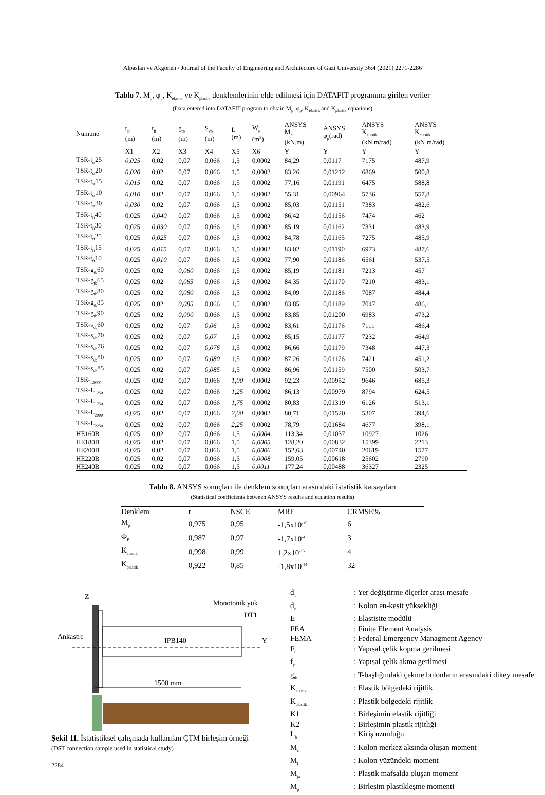Alpaslan ve Akgönen / Journal of the Faculty of Engineering and Architecture of Gazi University 36:4 (2021) 2271-2286
Tablo 7. M<sub>p</sub>, φ<sub>p</sub>, K<sub>elastik</sub> ve K<sub>plastik</sub> denklemlerinin elde edilmesi için DATAFIT programına girilen veriler
(Data entered into DATAFIT program to obtain M<sub>p</sub>, φ<sub>p</sub>, K<sub>elastik</sub> and K<sub>plastik</sub> equations)
| Numune | t<sub>st</sub> (m) | t<sub>ft</sub> (m) | g<sub>tb</sub> (m) | S<sub>vb</sub> (m) | L (m) | W<sub>p</sub> (m<sup>3</sup>) | ANSYS M<sub>p</sub> (kN.m) | ANSYS φ<sub>p</sub>(rad) | ANSYS K<sub>elastik</sub> (kN.m/rad) | ANSYS K<sub>plastik</sub> (kN.m/rad) |
| --- | --- | --- | --- | --- | --- | --- | --- | --- | --- | --- |
| | X1 | X2 | X3 | X4 | X5 | X6 | Y | Y | Y | Y |
| TSR-t<sub>st</sub>25 | 0,025 | 0,02 | 0,07 | 0,066 | 1,5 | 0,0002 | 84,29 | 0,0117 | 7175 | 487,9 |
| TSR-t<sub>st</sub>20 | 0,020 | 0,02 | 0,07 | 0,066 | 1,5 | 0,0002 | 83,26 | 0,01212 | 6869 | 500,8 |
| TSR-t<sub>st</sub>15 | 0,015 | 0,02 | 0,07 | 0,066 | 1,5 | 0,0002 | 77,16 | 0,01191 | 6475 | 588,8 |
| TSR-t<sub>st</sub>10 | 0,010 | 0,02 | 0,07 | 0,066 | 1,5 | 0,0002 | 55,31 | 0,00964 | 5736 | 557,8 |
| TSR-t<sub>st</sub>30 | 0,030 | 0,02 | 0,07 | 0,066 | 1,5 | 0,0002 | 85,03 | 0,01151 | 7383 | 482,6 |
| TSR-t<sub>ft</sub>40 | 0,025 | 0,040 | 0,07 | 0,066 | 1,5 | 0,0002 | 86,42 | 0,01156 | 7474 | 462 |
| TSR-t<sub>ft</sub>30 | 0,025 | 0,030 | 0,07 | 0,066 | 1,5 | 0,0002 | 85,19 | 0,01162 | 7331 | 483,9 |
| TSR-t<sub>ft</sub>25 | 0,025 | 0,025 | 0,07 | 0,066 | 1,5 | 0,0002 | 84,78 | 0,01165 | 7275 | 485,9 |
| TSR-t<sub>ft</sub>15 | 0,025 | 0,015 | 0,07 | 0,066 | 1,5 | 0,0002 | 83,02 | 0,01190 | 6973 | 487,6 |
| TSR-t<sub>ft</sub>10 | 0,025 | 0,010 | 0,07 | 0,066 | 1,5 | 0,0002 | 77,90 | 0,01186 | 6561 | 537,5 |
| TSR-g<sub>tb</sub>60 | 0,025 | 0,02 | 0,060 | 0,066 | 1,5 | 0,0002 | 85,19 | 0,01181 | 7213 | 457 |
| TSR-g<sub>tb</sub>65 | 0,025 | 0,02 | 0,065 | 0,066 | 1,5 | 0,0002 | 84,35 | 0,01170 | 7210 | 483,1 |
| TSR-g<sub>tb</sub>80 | 0,025 | 0,02 | 0,080 | 0,066 | 1,5 | 0,0002 | 84,09 | 0,01186 | 7087 | 484,4 |
| TSR-g<sub>tb</sub>85 | 0,025 | 0,02 | 0,085 | 0,066 | 1,5 | 0,0002 | 83,85 | 0,01189 | 7047 | 486,1 |
| TSR-g<sub>tb</sub>90 | 0,025 | 0,02 | 0,090 | 0,066 | 1,5 | 0,0002 | 83,85 | 0,01200 | 6983 | 473,2 |
| TSR-s<sub>vb</sub>60 | 0,025 | 0,02 | 0,07 | 0,06 | 1,5 | 0,0002 | 83,61 | 0,01176 | 7111 | 486,4 |
| TSR-s<sub>vb</sub>70 | 0,025 | 0,02 | 0,07 | 0,07 | 1,5 | 0,0002 | 85,15 | 0,01177 | 7232 | 464,9 |
| TSR-s<sub>vb</sub>76 | 0,025 | 0,02 | 0,07 | 0,076 | 1,5 | 0,0002 | 86,66 | 0,01179 | 7348 | 447,3 |
| TSR-s<sub>vb</sub>80 | 0,025 | 0,02 | 0,07 | 0,080 | 1,5 | 0,0002 | 87,26 | 0,01176 | 7421 | 451,2 |
| TSR-s<sub>vb</sub>85 | 0,025 | 0,02 | 0,07 | 0,085 | 1,5 | 0,0002 | 86,96 | 0,01159 | 7500 | 503,7 |
| TSR-<sub>L1000</sub> | 0,025 | 0,02 | 0,07 | 0,066 | 1,00 | 0,0002 | 92,23 | 0,00952 | 9646 | 685,3 |
| TSR-L<sub>1250</sub> | 0,025 | 0,02 | 0,07 | 0,066 | 1,25 | 0,0002 | 86,13 | 0,00979 | 8794 | 624,5 |
| TSR-L<sub>1750</sub> | 0,025 | 0,02 | 0,07 | 0,066 | 1,75 | 0,0002 | 80,83 | 0,01319 | 6126 | 513,1 |
| TSR-L<sub>2000</sub> | 0,025 | 0,02 | 0,07 | 0,066 | 2,00 | 0,0002 | 80,71 | 0,01520 | 5307 | 394,6 |
| TSR-L<sub>2250</sub> | 0,025 | 0,02 | 0,07 | 0,066 | 2,25 | 0,0002 | 78,79 | 0,01684 | 4677 | 398,1 |
| HE160B | 0,025 | 0,02 | 0,07 | 0,066 | 1,5 | 0,0004 | 113,34 | 0,01037 | 10927 | 1026 |
| HE180B | 0,025 | 0,02 | 0,07 | 0,066 | 1,5 | 0,0005 | 128,20 | 0,00832 | 15399 | 2213 |
| HE200B | 0,025 | 0,02 | 0,07 | 0,066 | 1,5 | 0,0006 | 152,63 | 0,00740 | 20619 | 1577 |
| HE220B | 0,025 | 0,02 | 0,07 | 0,066 | 1,5 | 0,0008 | 159,05 | 0,00618 | 25602 | 2790 |
| HE240B | 0,025 | 0,02 | 0,07 | 0,066 | 1,5 | 0,0011 | 177,24 | 0,00488 | 36327 | 2325 |
Tablo 8. ANSYS sonuçları ile denklem sonuçları arasındaki istatistik katsayıları
(Statistical coefficients between ANSYS results and equation results)
| Denklem | r | NSCE | MRE | CRMSE% |
| --- | --- | --- | --- | --- |
| M<sub>p</sub> | 0,975 | 0,95 | -1,5x10<sup>-15</sup> | 6 |
| Φ<sub>P</sub> | 0,987 | 0,97 | -1,7x10<sup>-4</sup> | 3 |
| K<sub>elastik</sub> | 0,998 | 0,99 | 1,2x10<sup>-15</sup> | 4 |
| K<sub>plastik</sub> | 0,922 | 0,85 | -1,8x10<sup>-14</sup> | 32 |
Z
Monotonik yük
DT1
Ankastre
IPB140
Y
1500 mm
Şekil 11. İstatistiksel çalışmada kullanılan ÇTM birleşim örneği
(DST connection sample used in statistical study)
2284
| d<sub>1</sub> | : Yer değiştirme ölçerler arası mesafe |
| d<sub>c</sub> | : Kolon en-kesit yüksekliği |
| E | : Elastisite modülü |
| FEA | : Finite Element Analysis |
| FEMA | : Federal Emergency Managment Agency |
| F<sub>u</sub> | : Yapısal çelik kopma gerilmesi |
| f<sub>y</sub> | : Yapısal çelik akma gerilmesi |
| g<sub>tb</sub> | : T-başlığındaki çekme bulonların arasındaki dikey mesafe |
| K<sub>elastik</sub> | : Elastik bölgedeki rijitlik |
| K<sub>plastik</sub> | : Plastik bölgedeki rijitlik |
| K1 | : Birleşimin elastik rijitliği |
| K2 | : Birleşimin plastik rijitliği |
| L<sub>b</sub> | : Kiriş uzunluğu |
| M<sub>c</sub> | : Kolon merkez aksında oluşan moment |
| M<sub>f</sub> | : Kolon yüzündeki moment |
| M<sub>pr</sub> | : Plastik mafsalda oluşan moment |
| M<sub>p</sub> | : Birleşim plastikleşme momenti |